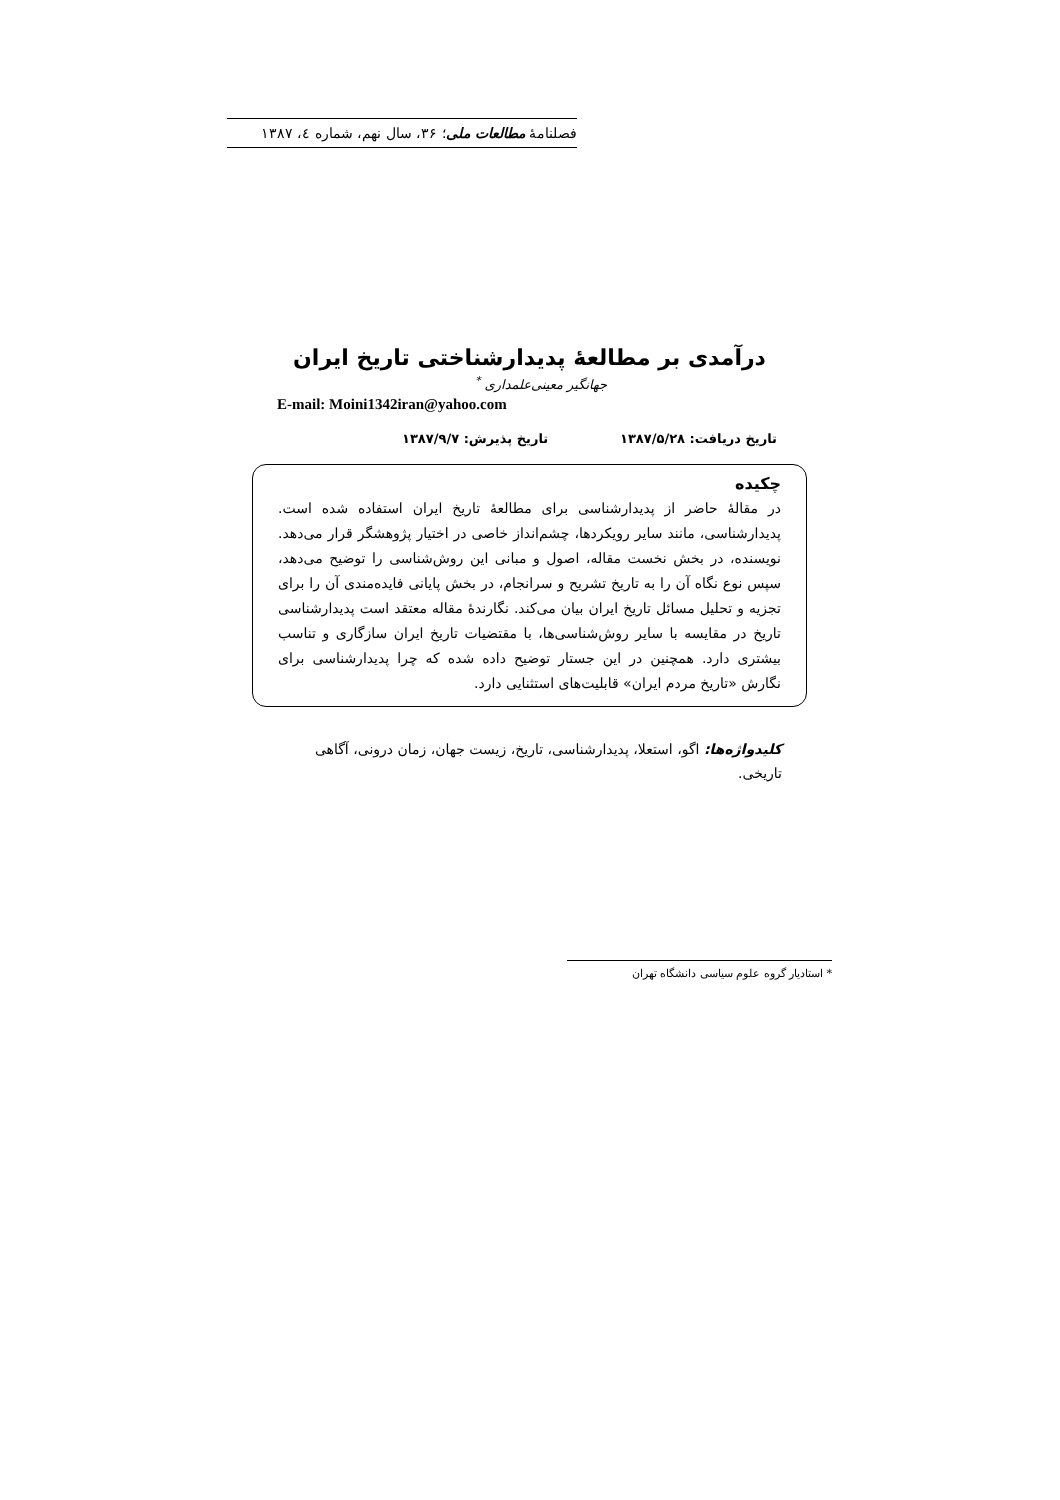فصلنامهٔ مطالعات ملی؛ ۳۶، سال نهم، شماره ٤، ۱۳۸۷
درآمدی بر مطالعهٔ پدیدارشناختی تاریخ ایران
جهانگیر معینی‌علمداری <sup>*</sup>
E-mail: Moini1342iran@yahoo.com
تاریخ دریافت: ۱۳۸۷/۵/۲۸ تاریخ پذیرش: ۱۳۸۷/۹/۷
چکیده
در مقالهٔ حاضر از پدیدارشناسی برای مطالعهٔ تاریخ ایران استفاده شده است. پدیدارشناسی، مانند سایر رویکردها، چشم‌انداز خاصی در اختیار پژوهشگر قرار می‌دهد. نویسنده، در بخش نخست مقاله، اصول و مبانی این روش‌شناسی را توضیح می‌دهد، سپس نوع نگاه آن را به تاریخ تشریح و سرانجام، در بخش پایانی فایده‌مندی آن را برای تجزیه و تحلیل مسائل تاریخ ایران بیان می‌کند. نگارندهٔ مقاله معتقد است پدیدارشناسی تاریخ در مقایسه با سایر روش‌شناسی‌ها، با مقتضیات تاریخ ایران سازگاری و تناسب بیشتری دارد. همچنین در این جستار توضیح داده شده که چرا پدیدارشناسی برای نگارش «تاریخ مردم ایران» قابلیت‌های استثنایی دارد.
کلیدواژه‌ها: اگو، استعلا، پدیدارشناسی، تاریخ، زیست جهان، زمان درونی، آگاهی تاریخی.
* استادیار گروه علوم سیاسی دانشگاه تهران